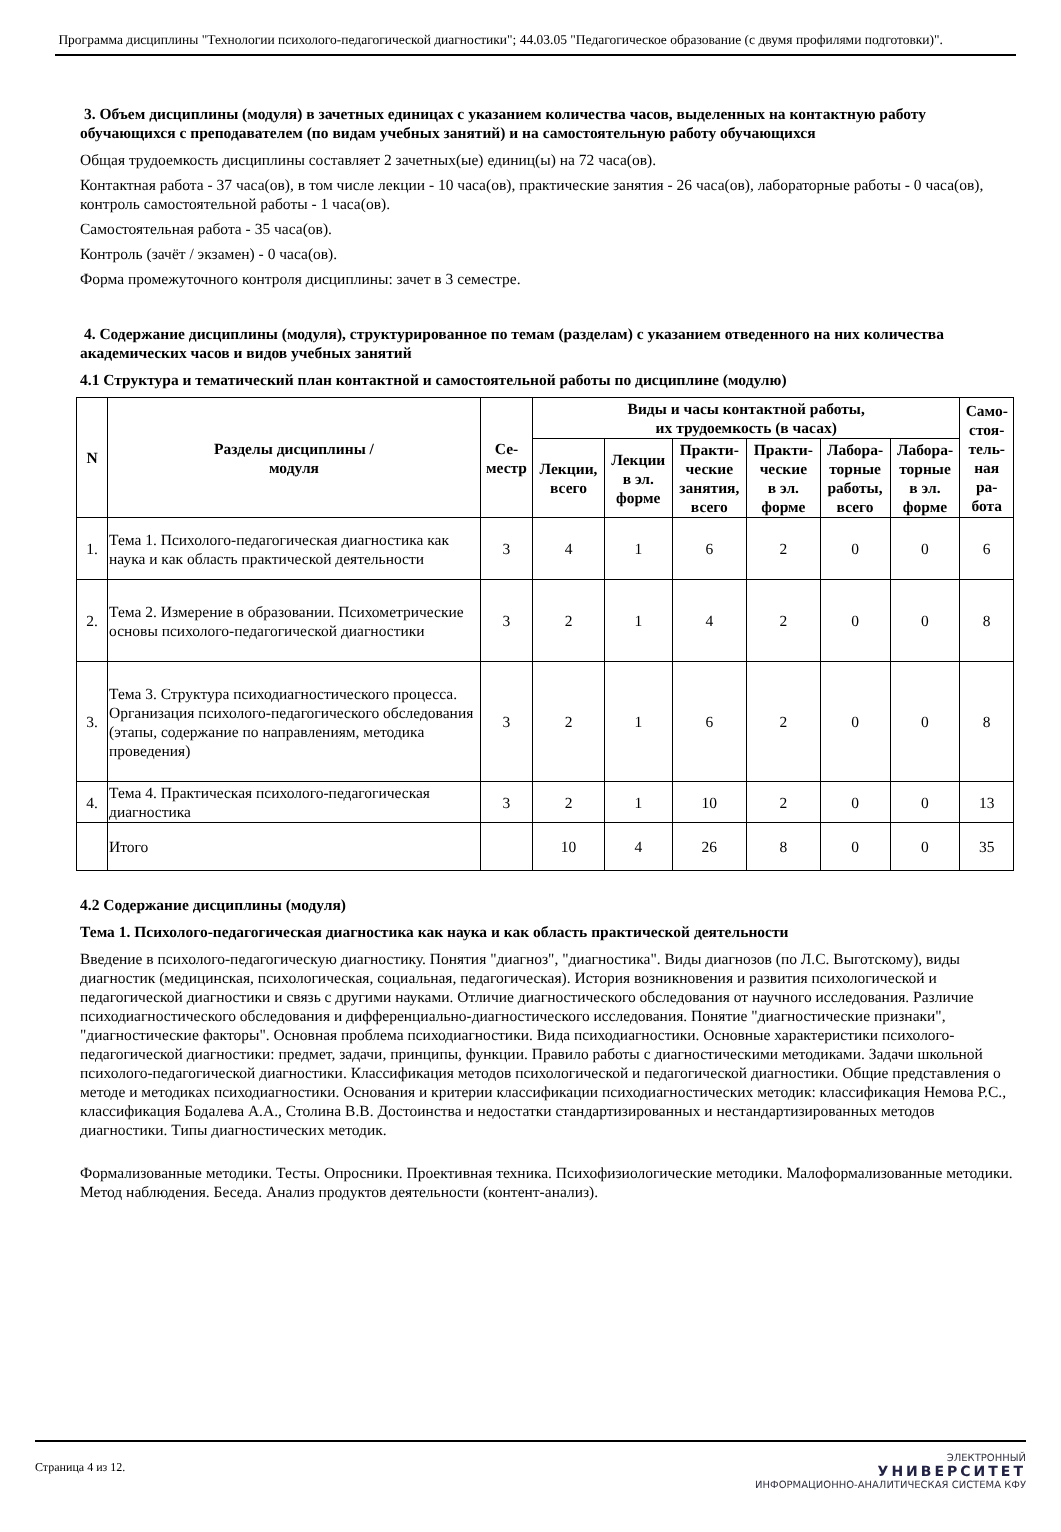Программа дисциплины "Технологии психолого-педагогической диагностики"; 44.03.05 "Педагогическое образование (с двумя профилями подготовки)".
3. Объем дисциплины (модуля) в зачетных единицах с указанием количества часов, выделенных на контактную работу обучающихся с преподавателем (по видам учебных занятий) и на самостоятельную работу обучающихся
Общая трудоемкость дисциплины составляет 2 зачетных(ые) единиц(ы) на 72 часа(ов).
Контактная работа - 37 часа(ов), в том числе лекции - 10 часа(ов), практические занятия - 26 часа(ов), лабораторные работы - 0 часа(ов), контроль самостоятельной работы - 1 часа(ов).
Самостоятельная работа - 35 часа(ов).
Контроль (зачёт / экзамен) - 0 часа(ов).
Форма промежуточного контроля дисциплины: зачет в 3 семестре.
4. Содержание дисциплины (модуля), структурированное по темам (разделам) с указанием отведенного на них количества академических часов и видов учебных занятий
4.1 Структура и тематический план контактной и самостоятельной работы по дисциплине (модулю)
| N | Разделы дисциплины / модуля | Се- местр | Виды и часы контактной работы, их трудоемкость (в часах) | | | | | | Само- стоя- тель- ная ра- бота |
| --- | --- | --- | --- | --- | --- | --- | --- | --- | --- |
| | | | Лекции, всего | Лекции в эл. форме | Практи- ческие занятия, всего | Практи- ческие в эл. форме | Лабора- торные работы, всего | Лабора- торные в эл. форме | |
| 1. | Тема 1. Психолого-педагогическая диагностика как наука и как область практической деятельности | 3 | 4 | 1 | 6 | 2 | 0 | 0 | 6 |
| 2. | Тема 2. Измерение в образовании. Психометрические основы психолого-педагогической диагностики | 3 | 2 | 1 | 4 | 2 | 0 | 0 | 8 |
| 3. | Тема 3. Структура психодиагностического процесса. Организация психолого-педагогического обследования (этапы, содержание по направлениям, методика проведения) | 3 | 2 | 1 | 6 | 2 | 0 | 0 | 8 |
| 4. | Тема 4. Практическая психолого-педагогическая диагностика | 3 | 2 | 1 | 10 | 2 | 0 | 0 | 13 |
| | Итого | | 10 | 4 | 26 | 8 | 0 | 0 | 35 |
4.2 Содержание дисциплины (модуля)
Тема 1. Психолого-педагогическая диагностика как наука и как область практической деятельности
Введение в психолого-педагогическую диагностику. Понятия "диагноз", "диагностика". Виды диагнозов (по Л.С. Выготскому), виды диагностик (медицинская, психологическая, социальная, педагогическая). История возникновения и развития психологической и педагогической диагностики и связь с другими науками. Отличие диагностического обследования от научного исследования. Различие психодиагностического обследования и дифференциально-диагностического исследования. Понятие "диагностические признаки", "диагностические факторы". Основная проблема психодиагностики. Вида психодиагностики. Основные характеристики психолого-педагогической диагностики: предмет, задачи, принципы, функции. Правило работы с диагностическими методиками. Задачи школьной психолого-педагогической диагностики. Классификация методов психологической и педагогической диагностики. Общие представления о методе и методиках психодиагностики. Основания и критерии классификации психодиагностических методик: классификация Немова Р.С., классификация Бодалева А.А., Столина В.В. Достоинства и недостатки стандартизированных и нестандартизированных методов диагностики. Типы диагностических методик.
Формализованные методики. Тесты. Опросники. Проективная техника. Психофизиологические методики. Малоформализованные методики. Метод наблюдения. Беседа. Анализ продуктов деятельности (контент-анализ).
Страница 4 из 12.
ЭЛЕКТРОННЫЙ
УНИВЕРСИТЕТ
ИНФОРМАЦИОННО-АНАЛИТИЧЕСКАЯ СИСТЕМА КФУ